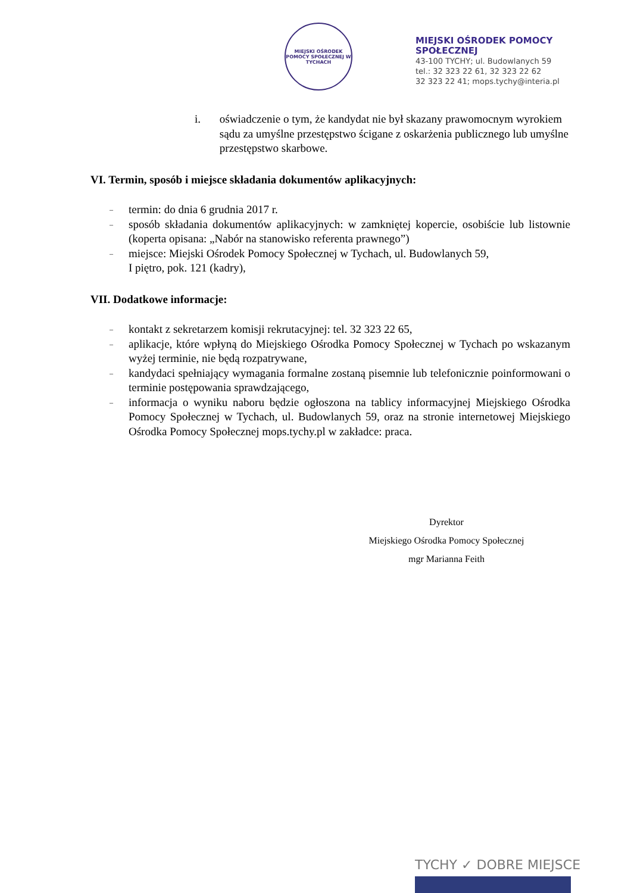MIEJSKI OŚRODEK POMOCY SPOŁECZNEJ W TYCHACH
MIEJSKI OŚRODEK POMOCY
SPOŁECZNEJ
43-100 TYCHY; ul. Budowlanych 59
tel.: 32 323 22 61, 32 323 22 62
32 323 22 41; mops.tychy@interia.pl
i. oświadczenie o tym, że kandydat nie był skazany prawomocnym wyrokiem sądu za umyślne przestępstwo ścigane z oskarżenia publicznego lub umyślne przestępstwo skarbowe.
VI. Termin, sposób i miejsce składania dokumentów aplikacyjnych:
–
termin: do dnia 6 grudnia 2017 r.
–
sposób składania dokumentów aplikacyjnych: w zamkniętej kopercie, osobiście lub listownie (koperta opisana: „Nabór na stanowisko referenta prawnego”)
–
miejsce: Miejski Ośrodek Pomocy Społecznej w Tychach, ul. Budowlanych 59,
I piętro, pok. 121 (kadry),
VII. Dodatkowe informacje:
–
kontakt z sekretarzem komisji rekrutacyjnej: tel. 32 323 22 65,
–
aplikacje, które wpłyną do Miejskiego Ośrodka Pomocy Społecznej w Tychach po wskazanym wyżej terminie, nie będą rozpatrywane,
–
kandydaci spełniający wymagania formalne zostaną pisemnie lub telefonicznie poinformowani o terminie postępowania sprawdzającego,
–
informacja o wyniku naboru będzie ogłoszona na tablicy informacyjnej Miejskiego Ośrodka Pomocy Społecznej w Tychach, ul. Budowlanych 59, oraz na stronie internetowej Miejskiego Ośrodka Pomocy Społecznej mops.tychy.pl w zakładce: praca.
Dyrektor
Miejskiego Ośrodka Pomocy Społecznej
mgr Marianna Feith
TYCHY ✓ DOBRE MIEJSCE